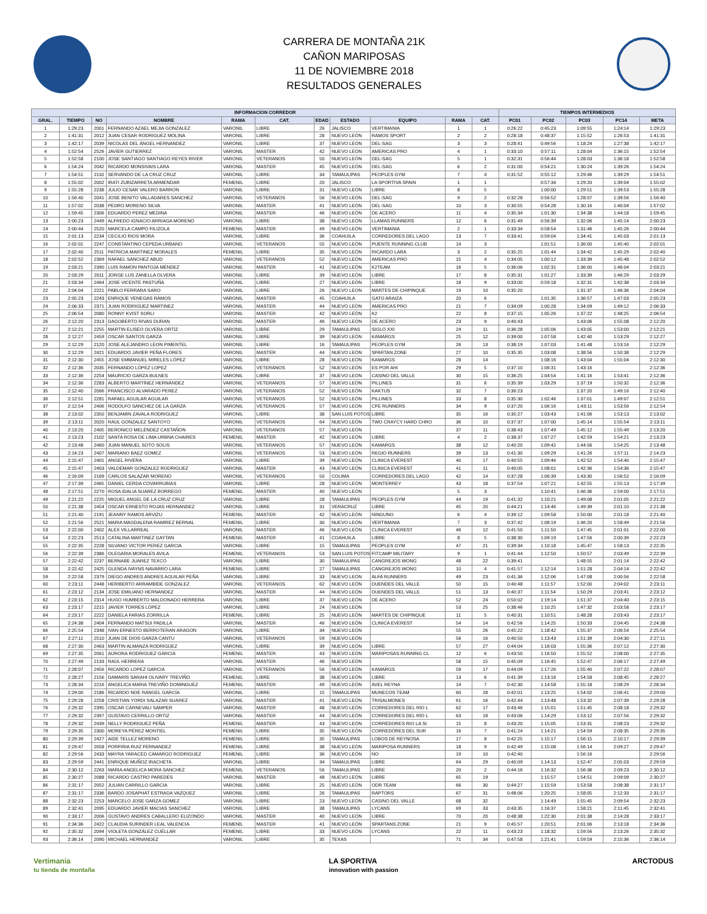CARRERA DE MONTAÑA 21K
CAÑON MARIPOSAS
11 DE NOVIEMBRE 2018
RESULTADOS GENERALES
| INFORMACION CORREDOR | | | | | | | | | | | TIEMPOS INTERMEDIOS | | | | |
| --- | --- | --- | --- | --- | --- | --- | --- | --- | --- | --- | --- | --- | --- | --- | --- |
| GRAL. | TIEMPO | NO | NOMBRE | RAMA | CAT. | EDAD | ESTADO | EQUIPO | RAMA | CAT. | PC01 | PC02 | PC03 | PC14 | META |
| 1 | 1:29:23 | 2001 | FERNANDO AZAEL MEJIA GONZALEZ | VARONIL | LIBRE | 26 | JALISCO | VERTIMANIA | 1 | 1 | 0:26:22 | 0:45:23 | 1:09:55 | 1:24:14 | 1:29:23 |
| 2 | 1:41:31 | 2012 | JUAN CESAR RODRIGUEZ MOLINA | VARONIL | LIBRE | 28 | NUEVO LEÓN | RAMOS SPORT | 2 | 2 | 0:28:18 | 0:48:37 | 1:15:52 | 1:26:53 | 1:41:31 |
| 3 | 1:42:17 | 2039 | NICOLÁS DEL ÁNGEL HERNANDEZ | VARONIL | LIBRE | 37 | NUEVO LEÓN | DEL-SAG | 3 | 3 | 0:28:41 | 0:49:56 | 1:18:24 | 1:27:38 | 1:42:17 |
| 4 | 1:52:54 | 2526 | JAVIER GUTIERREZ | VARONIL | MASTER | 42 | NUEVO LEÓN | AMERICAS PRO | 4 | 1 | 0:33:10 | 0:57:11 | 1:28:04 | 1:36:15 | 1:52:54 |
| 5 | 1:52:58 | 2100 | JOSE SANTIAGO SANTIAGO REYES RIVER | VARONIL | VETERANOS | 50 | NUEVO LEÓN | DEL-SAG | 5 | 1 | 0:32:31 | 0:56:44 | 1:28:03 | 1:36:18 | 1:52:58 |
| 6 | 1:54:24 | 2042 | RICARDO MONSIVAIS LARA | VARONIL | MASTER | 45 | NUEVO LEÓN | DEL-SAG | 6 | 2 | 0:31:00 | 0:54:21 | 1:30:24 | 1:39:26 | 1:54:24 |
| 7 | 1:54:51 | 2110 | SERVANDO DE LA CRUZ CRUZ | VARONIL | LIBRE | 34 | TAMAULIPAS | PEOPLES GYM | 7 | 4 | 0:31:52 | 0:55:12 | 1:29:46 | 1:39:29 | 1:54:51 |
| 8 | 1:55:02 | 2002 | IRATI ZUBIZARRETA ARMENDAR | FEMENIL | LIBRE | 20 | JALISCO | LA SPORTIVA SPAIN | 1 | 1 | | 0:57:34 | 1:29:20 | 1:39:04 | 1:55:02 |
| 9 | 1:55:28 | 2238 | JULIO CESAR VALERO BARRON | VARONIL | LIBRE | 31 | NUEVO LEÓN | LIBRE | 8 | 5 | | 1:00:00 | 1:29:51 | 1:39:53 | 1:55:28 |
| 10 | 1:56:40 | 2041 | JOSE BENITO VALLADARES SANCHEZ | VARONIL | VETERANOS | 56 | NUEVO LEÓN | DEL-SAG | 9 | 2 | 0:32:28 | 0:56:52 | 1:28:07 | 1:39:56 | 1:56:40 |
| 11 | 1:57:02 | 2038 | PEDRO MORENO SILVA | VARONIL | MASTER | 41 | NUEVO LEÓN | DEL-SAG | 10 | 3 | 0:30:55 | 0:54:28 | 1:30:16 | 1:40:04 | 1:57:02 |
| 12 | 1:59:45 | 2306 | EDUARDO PEREZ MEDINA | VARONIL | MASTER | 46 | NUEVO LEÓN | DE ACERO | 11 | 4 | 0:35:34 | 1:01:30 | 1:34:38 | 1:44:18 | 1:59:45 |
| 13 | 2:00:23 | 2449 | ALFREDO IGNACIO ARRIAGA MORENO | VARONIL | LIBRE | 38 | NUEVO LEÓN | LLAMAS RUNNERS | 12 | 6 | 0:31:49 | 0:56:39 | 1:32:06 | 1:45:14 | 2:00:23 |
| 14 | 2:00:44 | 2520 | MARCELA CAMPO FILIZOLA | FEMENIL | MASTER | 49 | NUEVO LEÓN | VERTIMANIA | 2 | 1 | 0:33:34 | 0:58:54 | 1:31:46 | 1:45:26 | 2:00:44 |
| 15 | 2:01:13 | 2234 | CECILIO RIOS MORA | VARONIL | LIBRE | 36 | COAHUILA | CORREDORES DEL LAGO | 13 | 7 | 0:33:41 | 0:59:04 | 1:34:41 | 1:45:03 | 2:01:13 |
| 16 | 2:02:01 | 2247 | CONSTANTINO CEPEDA URBANO | VARONIL | VETERANOS | 55 | NUEVO LEÓN | PUENTE RUNNING CLUB | 14 | 3 | | 1:01:51 | 1:36:00 | 1:45:40 | 2:02:01 |
| 17 | 2:02:40 | 2511 | PATRICIA MARTINEZ MORALES | FEMENIL | LIBRE | 35 | NUEVO LEÓN | RICARDO LARA | 3 | 2 | 0:35:25 | 1:01:44 | 1:34:42 | 1:45:29 | 2:02:40 |
| 18 | 2:02:52 | 2369 | RAFAEL SANCHEZ ABUD | VARONIL | VETERANOS | 52 | NUEVO LEÓN | AMERICAS PRO | 15 | 4 | 0:34:05 | 1:00:12 | 1:33:39 | 1:45:48 | 2:02:52 |
| 19 | 2:03:21 | 2390 | LUIS RAMON PANTOJA MÉNDEZ | VARONIL | MASTER | 41 | NUEVO LEÓN | K2TEAM | 16 | 5 | 0:36:06 | 1:02:31 | 1:36:00 | 1:46:04 | 2:03:21 |
| 20 | 2:03:29 | 2011 | JORGE LUS ZANELLA OLVERA | VARONIL | LIBRE | 39 | NUEVO LEÓN | LIBRE | 17 | 8 | 0:35:31 | 1:01:27 | 1:33:39 | 1:46:29 | 2:03:29 |
| 21 | 2:03:34 | 2464 | JOSE VICENTE PASTUÑA | VARONIL | LIBRE | 27 | NUEVO LEÓN | LIBRE | 18 | 9 | 0:33:00 | 0:59:18 | 1:32:31 | 1:42:38 | 2:03:34 |
| 22 | 2:04:04 | 2221 | PABLO FERRARA SARO | VARONIL | LIBRE | 26 | NUEVO LEON | MARTES DE CHIPINQUE | 19 | 10 | 0:35:20 | | 1:31:37 | 1:46:36 | 2:04:04 |
| 23 | 2:05:23 | 2243 | ENRIQUE VENEGAS RAMOS | VARONIL | MASTER | 45 | COAHUILA | GATO ARAIZA | 20 | 6 | | 1:01:35 | 1:36:57 | 1:47:03 | 2:05:23 |
| 24 | 2:06:33 | 2371 | JUAN RODRIGUEZ MARTINEZ | VARONIL | MASTER | 44 | NUEVO LEÓN | AMERICAS PRO | 21 | 7 | 0:34:09 | 1:00:28 | 1:34:09 | 1:49:12 | 2:06:33 |
| 25 | 2:06:54 | 2080 | RONNY KVIST SORLI | VARONIL | MASTER | 42 | NUEVO LEÓN | K2 | 22 | 8 | 0:37:15 | 1:05:26 | 1:37:22 | 1:48:25 | 2:06:54 |
| 26 | 2:12:20 | 2313 | DAGOBERTO RIVAS DURAN | VARONIL | MASTER | 46 | NUEVO LEÓN | DE ACERO | 23 | 9 | 0:40:43 | | 1:43:06 | 1:55:08 | 2:12:20 |
| 27 | 2:12:21 | 2255 | MARTIN ELISEO OLVERA ORTÍZ | VARONIL | LIBRE | 29 | TAMAULIPAS | SIGLO XXI | 24 | 11 | 0:36:28 | 1:05:06 | 1:43:05 | 1:53:00 | 2:12:21 |
| 28 | 2:12:27 | 2459 | OSCAR SANTOS GARZA | VARONIL | LIBRE | 39 | NUEVO LEÓN | KAMARGS | 25 | 12 | 0:39:00 | 1:07:58 | 1:42:40 | 1:53:29 | 2:12:27 |
| 29 | 2:12:29 | 2120 | JOSE ALEJANDRO LEON PIMENTEL | VARONIL | LIBRE | 16 | TAMAULIPAS | PEOPLES GYM | 26 | 13 | 0:38:19 | 1:07:03 | 1:41:48 | 1:53:16 | 2:12:29 |
| 30 | 2:12:29 | 2421 | EDUARDO JAVIER PEÑA FLORES | VARONIL | MASTER | 44 | NUEVO LEÓN | SPARTAN ZONE | 27 | 10 | 0:35:35 | 1:03:08 | 1:38:56 | 1:50:38 | 2:12:29 |
| 31 | 2:12:30 | 2455 | JOSE EMMANUEL MIRELES LÓPEZ | VARONIL | LIBRE | 28 | NUEVO LEÓN | KAMARGS | 28 | 14 | | 1:08:16 | 1:43:04 | 1:55:04 | 2:12:30 |
| 32 | 2:12:36 | 2035 | FERNANDO LÓPEZ LOPEZ | VARONIL | VETERANOS | 52 | NUEVO LEÓN | ES POR AHI | 29 | 5 | 0:37:10 | 1:06:31 | 1:43:16 | | 2:12:36 |
| 33 | 2:12:36 | 2254 | MAURICIO GARZA BULNES | VARONIL | LIBRE | 37 | NUEVO LEÓN | CASINO DEL VALLE | 30 | 15 | 0:36:25 | 1:04:54 | 1:41:16 | 1:53:41 | 2:12:36 |
| 34 | 2:12:36 | 2283 | ALBERTO MARTÍNEZ HERNÁNDEZ | VARONIL | VETERANOS | 57 | NUEVO LEÓN | PILLINES | 31 | 6 | 0:35:39 | 1:03:29 | 1:37:19 | 1:50:32 | 2:12:36 |
| 35 | 2:12:40 | 2066 | FRANCISCO ALVARADO PEREZ | VARONIL | VETERANOS | 52 | NUEVO LEÓN | KAKTUS | 32 | 7 | 0:36:23 | | 1:37:20 | 1:49:16 | 2:12:40 |
| 36 | 2:12:51 | 2281 | RAFAEL AGUILAR AGUILAR | VARONIL | VETERANOS | 52 | NUEVO LEÓN | PILLINES | 33 | 8 | 0:35:30 | 1:02:46 | 1:37:01 | 1:49:07 | 2:12:51 |
| 37 | 2:12:54 | 2406 | RODOLFO SANCHEZ DE LA GARZA | VARONIL | VETERANOS | 57 | NUEVO LEÓN | CFE RUNNERS | 34 | 9 | 0:37:20 | 1:06:16 | 1:43:11 | 1:53:56 | 2:12:54 |
| 38 | 2:13:02 | 2350 | BENJAMIN ZAVALA RODRIGUEZ | VARONIL | LIBRE | 38 | SAN LUIS POTOSI | LIBRE | 35 | 16 | 0:35:27 | 1:03:43 | 1:41:06 | 1:53:13 | 2:13:02 |
| 39 | 2:13:11 | 2020 | RAUL GONZALEZ SANTOYO | VARONIL | VETERANOS | 64 | NUEVO LEÓN | TWO CRAYCY HARD CHRO | 36 | 10 | 0:37:37 | 1:07:00 | 1:45:14 | 1:55:54 | 2:13:11 |
| 40 | 2:13:20 | 2405 | BERONICO MELÉNDEZ CASTAÑON | VARONIL | VETERANOS | 57 | NUEVO LEÓN | | 37 | 11 | 0:38:43 | 1:07:49 | 1:45:12 | 1:55:49 | 2:13:20 |
| 41 | 2:13:23 | 2102 | SANTA ROSA DE LIMA URBNA CHAIRES | FEMENIL | MASTER | 42 | NUEVO LEÓN | LIBRE | 4 | 2 | 0:38:37 | 1:07:27 | 1:42:59 | 1:54:21 | 2:13:23 |
| 42 | 2:13:48 | 2460 | JUAN MANUEL SOTO SOLIS | VARONIL | VETERANOS | 57 | NUEVO LEÓN | KAMARGS | 38 | 12 | 0:40:20 | 1:09:42 | 1:44:56 | 1:54:25 | 2:13:48 |
| 43 | 2:14:23 | 2407 | MARIANO BAEZ GOMEZ | VARONIL | VETERANOS | 53 | NUEVO LEÓN | REGIO RUNNERS | 39 | 13 | 0:41:30 | 1:09:29 | 1:41:26 | 1:57:11 | 2:14:23 |
| 44 | 2:15:47 | 2401 | ANGEL RIVERA | VARONIL | LIBRE | 39 | NUEVO LEÓN | CLINICA EVEREST | 40 | 17 | 0:40:55 | 1:09:46 | 1:42:52 | 1:54:40 | 2:15:47 |
| 45 | 2:15:47 | 2403 | VALDEMAR GONZALEZ RODRIGUEZ | VARONIL | MASTER | 43 | NUEVO LEÓN | CLINICA EVEREST | 41 | 11 | 0:40:05 | 1:08:01 | 1:42:36 | 1:54:36 | 2:15:47 |
| 46 | 2:16:09 | 2169 | CARLOS SALAZAR MORENO | VARONIL | VETERANOS | 50 | COLIMA | CORREDORES DEL LAGO | 42 | 14 | 0:37:28 | 1:06:39 | 1:43:30 | 1:56:52 | 2:16:09 |
| 47 | 2:17:39 | 2465 | DANIEL CERDA COVARRUBIAS | VARONIL | LIBRE | 28 | NUEVO LEÓN | MONTERREY | 43 | 18 | 0:37:54 | 1:07:21 | 1:42:55 | 1:55:13 | 2:17:39 |
| 48 | 2:17:51 | 2270 | ROSA IDALIA SUAREZ BORREGO | FEMENIL | MASTER | 40 | NUEVO LEÓN | | 5 | 3 | | 1:10:41 | 1:46:36 | 1:59:00 | 2:17:51 |
| 49 | 2:21:22 | 2225 | MIGUEL ANGEL DE LA CRUZ CRUZ | VARONIL | LIBRE | 28 | TAMAULIPAS | PEOPLES GYM | 44 | 19 | 0:41:32 | 1:10:21 | 1:49:08 | 2:01:05 | 2:21:22 |
| 50 | 2:21:38 | 2454 | OSCAR ERNESTO ROJAS HERNANDEZ | VARONIL | LIBRE | 31 | VERACRUZ | LIBRE | 45 | 20 | 0:44:21 | 1:14:46 | 1:49:39 | 2:01:10 | 2:21:38 |
| 51 | 2:21:40 | 2191 | JEANNY RAMOS ARVIZU | FEMENIL | MASTER | 42 | NUEVO LEÓN | NINGUNO | 6 | 4 | 0:39:12 | 1:09:58 | 1:50:00 | 2:01:18 | 2:21:40 |
| 52 | 2:21:56 | 2521 | MARIA MAGDALENA RAMIREZ BERNAL | FEMENIL | LIBRE | 30 | NUEVO LEÓN | VERTIMANIA | 7 | 3 | 0:37:42 | 1:08:19 | 1:46:20 | 1:58:49 | 2:21:56 |
| 53 | 2:22:00 | 2402 | ALEX VILLARREAL | VARONIL | MASTER | 46 | NUEVO LEÓN | CLINICA EVEREST | 46 | 12 | 0:41:50 | 1:11:50 | 1:47:45 | 2:01:01 | 2:22:00 |
| 54 | 2:22:23 | 2513 | CATALINA MARTINEZ GAYTAN | FEMENIL | MASTER | 41 | COAHUILA | LIBRE | 8 | 5 | 0:38:30 | 1:09:19 | 1:47:56 | 2:00:39 | 2:22:23 |
| 55 | 2:22:35 | 2228 | SILVANO VICTOR PEREZ GARCIA | VARONIL | LIBRE | 15 | TAMAULIPAS | PEOPLES GYM | 47 | 21 | 0:39:34 | 1:10:18 | 1:45:47 | 1:58:13 | 2:22:35 |
| 56 | 2:22:39 | 2386 | OLEGARIA MORALES AVILA | FEMENIL | VETERANOS | 53 | SAN LUIS POTOSI | FITCAMP MILITARY | 9 | 1 | 0:41:44 | 1:12:50 | 1:50:57 | 2:03:49 | 2:22:39 |
| 57 | 2:22:42 | 2237 | BERNABE JUAREZ TEXCO | VARONIL | LIBRE | 30 | TAMAULIPAS | CANGREJOS WONG | 48 | 22 | 0:39:41 | | 1:48:55 | 2:01:14 | 2:22:42 |
| 58 | 2:22:42 | 2425 | GLENDA IVAYNS NAVARRO LARA | FEMENIL | LIBRE | 27 | TAMAULIPAS | CANGREJOS WONG | 10 | 4 | 0:41:57 | 1:12:14 | 1:51:28 | 2:04:14 | 2:22:42 |
| 59 | 2:22:58 | 2379 | DIEGO ANDRES ANDRES AGUILAR PEÑA | VARONIL | LIBRE | 33 | NUEVO LEÓN | ALFA RUNNERS | 49 | 23 | 0:41:36 | 1:12:06 | 1:47:08 | 2:00:56 | 2:22:58 |
| 60 | 2:23:11 | 2448 | HERIBERTO ARRAMBIDE GONZALEZ | VARONIL | VETERANOS | 62 | NUEVO LEÓN | DUENDES DEL VALLE | 50 | 15 | 0:40:48 | 1:11:57 | 1:52:00 | 2:04:02 | 2:23:11 |
| 61 | 2:23:12 | 2134 | JOSE EMILIANO HERNANDEZ | VARONIL | MASTER | 44 | NUEVO LEÓN | DUENDES DEL VALLE | 51 | 13 | 0:40:37 | 1:11:54 | 1:50:29 | 2:03:41 | 2:23:12 |
| 62 | 2:23:15 | 2314 | HUGO HUMBERTO MALDONADO HERRERA | VARONIL | LIBRE | 37 | NUEVO LEÓN | DE ACERO | 52 | 24 | 0:50:02 | 1:19:14 | 1:51:37 | 2:04:40 | 2:23:15 |
| 63 | 2:23:17 | 2215 | JAVIER TORRES LÓPEZ | VARONIL | LIBRE | 24 | NUEVO LEÓN | | 53 | 25 | 0:38:46 | 1:10:25 | 1:47:32 | 2:03:58 | 2:23:17 |
| 64 | 2:23:17 | 2222 | DANIELA FARIAS ZORRILLA | FEMENIL | LIBRE | 25 | NUEVO LEÓN | MARTES DE CHIPINQUE | 11 | 5 | 0:40:31 | 1:10:51 | 1:48:28 | 2:03:43 | 2:23:17 |
| 65 | 2:24:38 | 2404 | FERNANDO MATSUI PADILLA | VARONIL | MASTER | 46 | NUEVO LEÓN | CLINICA EVEREST | 54 | 14 | 0:42:56 | 1:14:25 | 1:50:33 | 2:04:45 | 2:24:38 |
| 66 | 2:25:54 | 2348 | IVAN ERNESTO BERROTERAN ARAGON | VARONIL | LIBRE | 34 | NUEVO LEÓN | | 55 | 26 | 0:45:22 | 1:18:42 | 1:55:37 | 2:06:54 | 2:25:54 |
| 67 | 2:27:11 | 2510 | JUAN DE DIOS GARZA CANTU | VARONIL | VETERANOS | 59 | NUEVO LEÓN | | 56 | 16 | 0:40:50 | 1:13:43 | 1:51:39 | 2:04:30 | 2:27:11 |
| 68 | 2:27:30 | 2463 | MARTIN ALMANZA RODRIGUEZ | VARONIL | LIBRE | 39 | NUEVO LEÓN | LIBRE | 57 | 27 | 0:44:04 | 1:16:03 | 1:55:36 | 2:07:12 | 2:27:30 |
| 69 | 2:27:35 | 2061 | AURORA RODRIGUEZ GARCIA | FEMENIL | MASTER | 43 | NUEVO LEÓN | MARIPOSAS RUNNING CL | 12 | 6 | 0:43:50 | 1:16:50 | 1:55:52 | 2:08:00 | 2:27:35 |
| 70 | 2:27:49 | 2133 | RAÚL HERRERA | VARONIL | MASTER | 46 | NUEVO LEÓN | | 58 | 15 | 0:45:09 | 1:16:45 | 1:52:47 | 2:06:17 | 2:27:49 |
| 71 | 2:28:07 | 2456 | RICARDO LOPEZ GARCIA | VARONIL | VETERANOS | 56 | NUEVO LEÓN | KAMARGS | 59 | 17 | 0:44:09 | 1:17:26 | 1:55:40 | 2:07:22 | 2:28:07 |
| 72 | 2:28:27 | 2156 | DAMARIS SARAHI OLIVARY TREVIÑO | FEMENIL | LIBRE | 38 | NUEVO LEÓN | LIBRE | 13 | 6 | 0:41:39 | 1:13:16 | 1:54:58 | 2:08:45 | 2:28:27 |
| 73 | 2:28:34 | 2216 | ANGELICA MARIA TREVIÑO DOMINGUEZ | FEMENIL | MASTER | 49 | NUEVO LEÓN | AVEL REYNA | 14 | 7 | 0:42:30 | 1:14:58 | 1:55:18 | 2:08:29 | 2:28:34 |
| 74 | 2:29:00 | 2186 | RICARDO NOE RANGEL GARCÍA | VARONIL | LIBRE | 15 | TAMAULIPAS | MUNECOS TEAM | 60 | 28 | 0:42:01 | 1:13:25 | 1:54:02 | 2:06:41 | 2:29:00 |
| 75 | 2:29:28 | 2258 | CRISTIAN YORDI SALAZAR SUAREZ | VARONIL | MASTER | 41 | NUEVO LEÓN | TRISALMONES | 61 | 16 | 0:42:44 | 1:13:48 | 1:53:32 | 2:07:39 | 2:29:28 |
| 76 | 2:29:32 | 2395 | OSCAR CARNEVALI SAMPER | VARONIL | MASTER | 48 | NUEVO LEÓN | CORREDORES DEL RÍO L | 62 | 17 | 0:43:46 | 1:15:01 | 1:51:45 | 2:08:18 | 2:29:32 |
| 77 | 2:29:32 | 2397 | GUSTAVO CERRILLO ORTIZ | VARONIL | MASTER | 44 | NUEVO LEÓN | CORREDORES DEL RÍO L | 63 | 18 | 0:43:06 | 1:14:29 | 1:53:12 | 2:07:56 | 2:29:32 |
| 78 | 2:29:32 | 2439 | NELLY RODRÍGUEZ PEÑA | FEMENIL | MASTER | 43 | NUEVO LEÓN | CORREDORES RIO LA SI | 15 | 8 | 0:43:20 | 1:15:05 | 1:53:31 | 2:08:23 | 2:29:32 |
| 79 | 2:29:35 | 2300 | MOREYA PÉREZ MONTIEL | FEMENIL | LIBRE | 35 | NUEVO LEÓN | CORREDORES DEL SUR | 16 | 7 | 0:41:24 | 1:14:21 | 1:54:59 | 2:08:35 | 2:29:35 |
| 80 | 2:29:39 | 2427 | AIDE TELLEZ MORENO | FEMENIL | LIBRE | 35 | TAMAULIPAS | LOBOS DE REYNOSA | 17 | 8 | 0:42:25 | 1:15:17 | 1:56:15 | 2:10:17 | 2:29:39 |
| 81 | 2:29:47 | 2058 | PORFIRIA RUIZ FERNANDEZ | FEMENIL | LIBRE | 38 | NUEVO LEÓN | MARIPOSA RUNNERS | 18 | 9 | 0:42:49 | 1:15:08 | 1:56:14 | 2:09:27 | 2:29:47 |
| 82 | 2:29:56 | 2433 | MAYRA YARACED CAMARGO RODRIGUEZ | FEMENIL | LIBRE | 36 | NUEVO LEÓN | NO | 19 | 10 | 0:42:40 | | 1:56:16 | | 2:29:56 |
| 83 | 2:29:59 | 2441 | ENRIQUE MUÑOZ IRACHETA | VARONIL | LIBRE | 34 | TAMAULIPAS | LIBRE | 64 | 29 | 0:40:09 | 1:14:13 | 1:52:47 | 2:05:03 | 2:29:59 |
| 84 | 2:30:12 | 2263 | MARIA ANGELICA MORA SANCHEZ | FEMENIL | VETERANOS | 56 | TAMAULIPAS | LIBRE | 20 | 2 | 0:44:16 | 1:16:32 | 1:56:36 | 2:09:23 | 2:30:12 |
| 85 | 2:30:27 | 2088 | RICARDO CASTRO PAREDES | VARONIL | MASTER | 48 | NUEVO LEÓN | LIBRE | 65 | 19 | | 1:15:57 | 1:54:51 | 2:09:09 | 2:30:27 |
| 86 | 2:31:17 | 2052 | JULIAN CARRILLO GARCIA | VARONIL | LIBRE | 25 | NUEVO LEÓN | ODR TEAM | 66 | 30 | 0:44:27 | 1:15:59 | 1:53:58 | 2:08:38 | 2:31:17 |
| 87 | 2:31:17 | 2336 | BARDO JOSAPHAT ESTRADA VAZQUEZ | VARONIL | LIBRE | 26 | TAMAULIPAS | RAPTORS | 67 | 31 | 0:48:06 | 1:20:25 | 1:58:05 | 2:12:33 | 2:31:17 |
| 88 | 2:32:23 | 2253 | MARCELO JOSE GARZA GOMEZ | VARONIL | LIBRE | 23 | NUEVO LEÓN | CASINO DEL VALLE | 68 | 32 | | 1:14:49 | 1:55:45 | 2:09:54 | 2:32:23 |
| 89 | 2:32:41 | 2095 | EDUARDO JAVIER MACIAS SANCHEZ | VARONIL | LIBRE | 38 | TAMAULIPAS | LYCANS | 69 | 33 | 0:43:35 | 1:16:37 | 1:58:21 | 2:11:45 | 2:32:41 |
| 90 | 2:33:17 | 2006 | GUSTAVO ANDRES CABALLERO ELIZONDO | VARONIL | MASTER | 40 | NUEVO LEÓN | LIBRE | 70 | 20 | 0:48:38 | 1:22:30 | 2:01:38 | 2:14:28 | 2:33:17 |
| 91 | 2:34:36 | 2422 | CLAUDIA SURINDER LEAL VALENCIA | FEMENIL | MASTER | 41 | NUEVO LEÓN | SPARTANS ZONE | 21 | 9 | 0:45:57 | 1:20:51 | 2:01:06 | 2:13:18 | 2:34:36 |
| 92 | 2:35:32 | 2094 | VIOLETA GONZÁLEZ CUÉLLAR | FEMENIL | LIBRE | 33 | NUEVO LEÓN | LYCANS | 22 | 11 | 0:43:23 | 1:18:32 | 1:59:56 | 2:13:26 | 2:35:32 |
| 93 | 2:36:14 | 2090 | MICHAEL HERNANDEZ | VARONIL | LIBRE | 35 | TEXAS | | 71 | 34 | 0:47:58 | 1:21:41 | 1:59:59 | 2:15:36 | 2:36:14 |
Vertimania
tu tienda de montaña LA SPORTIVA
innovation with passion ARCTODUS